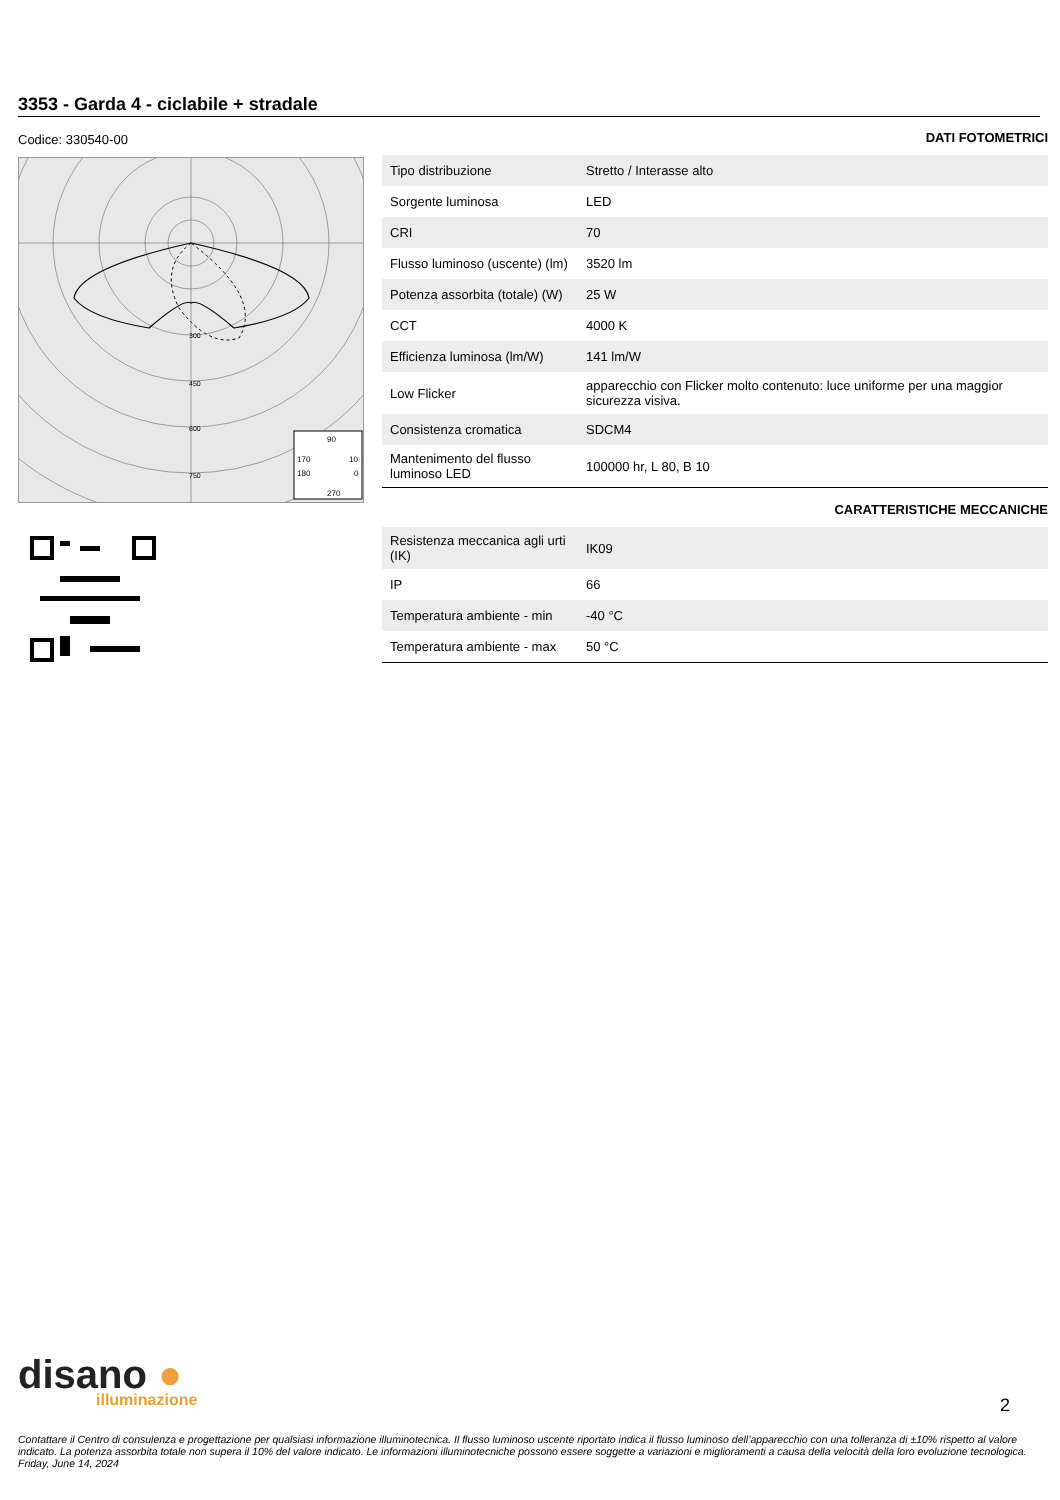3353 - Garda 4 - ciclabile + stradale
Codice: 330540-00
300
450
600
750
90
170
10
180
0
270
DATI FOTOMETRICI
| Tipo distribuzione | Stretto / Interasse alto |
| Sorgente luminosa | LED |
| CRI | 70 |
| Flusso luminoso (uscente) (lm) | 3520 lm |
| Potenza assorbita (totale) (W) | 25 W |
| CCT | 4000 K |
| Efficienza luminosa (lm/W) | 141 lm/W |
| Low Flicker | apparecchio con Flicker molto contenuto: luce uniforme per una maggior sicurezza visiva. |
| Consistenza cromatica | SDCM4 |
| Mantenimento del flusso luminoso LED | 100000 hr, L 80, B 10 |
CARATTERISTICHE MECCANICHE
| Resistenza meccanica agli urti (IK) | IK09 |
| IP | 66 |
| Temperatura ambiente - min | -40 °C |
| Temperatura ambiente - max | 50 °C |
disano ●
illuminazione
2
Contattare il Centro di consulenza e progettazione per qualsiasi informazione illuminotecnica. Il flusso luminoso uscente riportato indica il flusso luminoso dell’apparecchio con una tolleranza di ±10% rispetto al valore indicato. La potenza assorbita totale non supera il 10% del valore indicato. Le informazioni illuminotecniche possono essere soggette a variazioni e miglioramenti a causa della velocità della loro evoluzione tecnologica. Friday, June 14, 2024